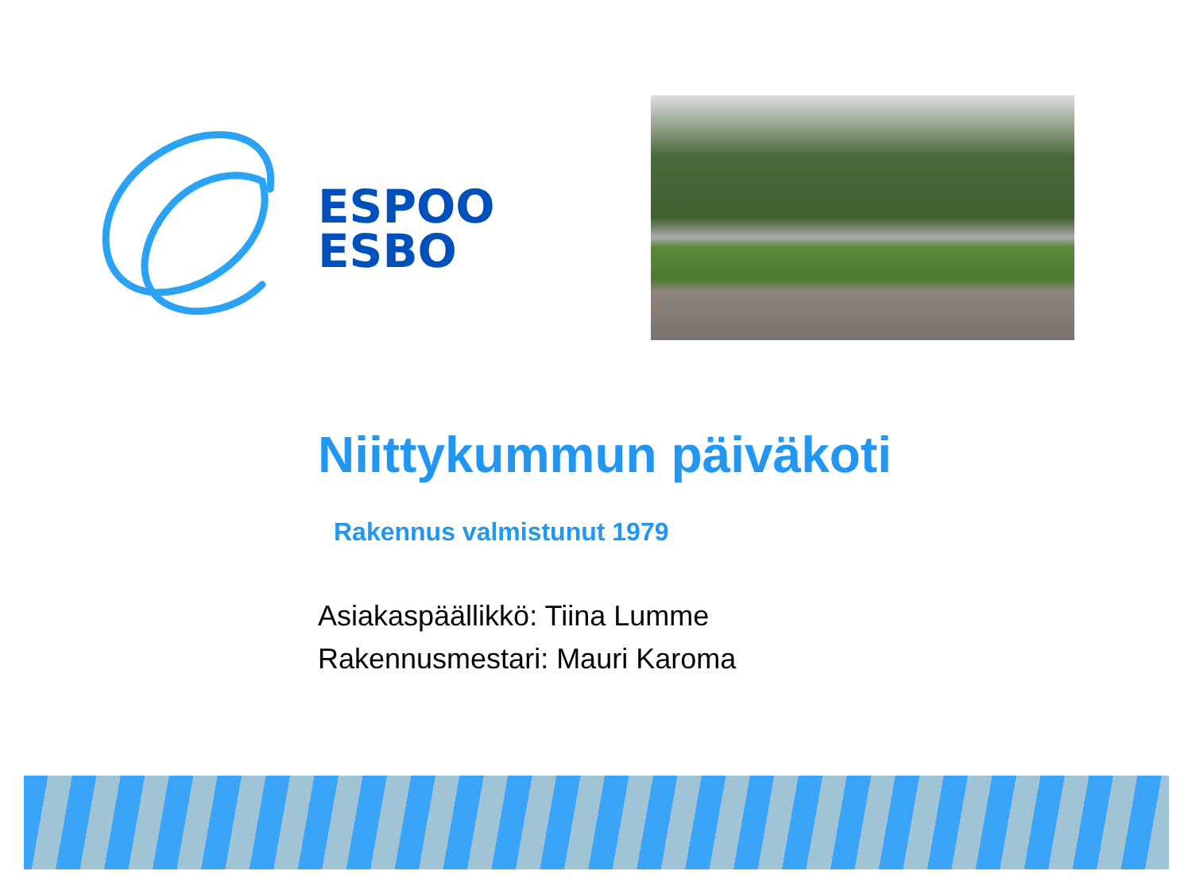ESPOO
ESBO
Niittykummun päiväkoti
Rakennus valmistunut 1979
Asiakaspäällikkö: Tiina Lumme
Rakennusmestari: Mauri Karoma